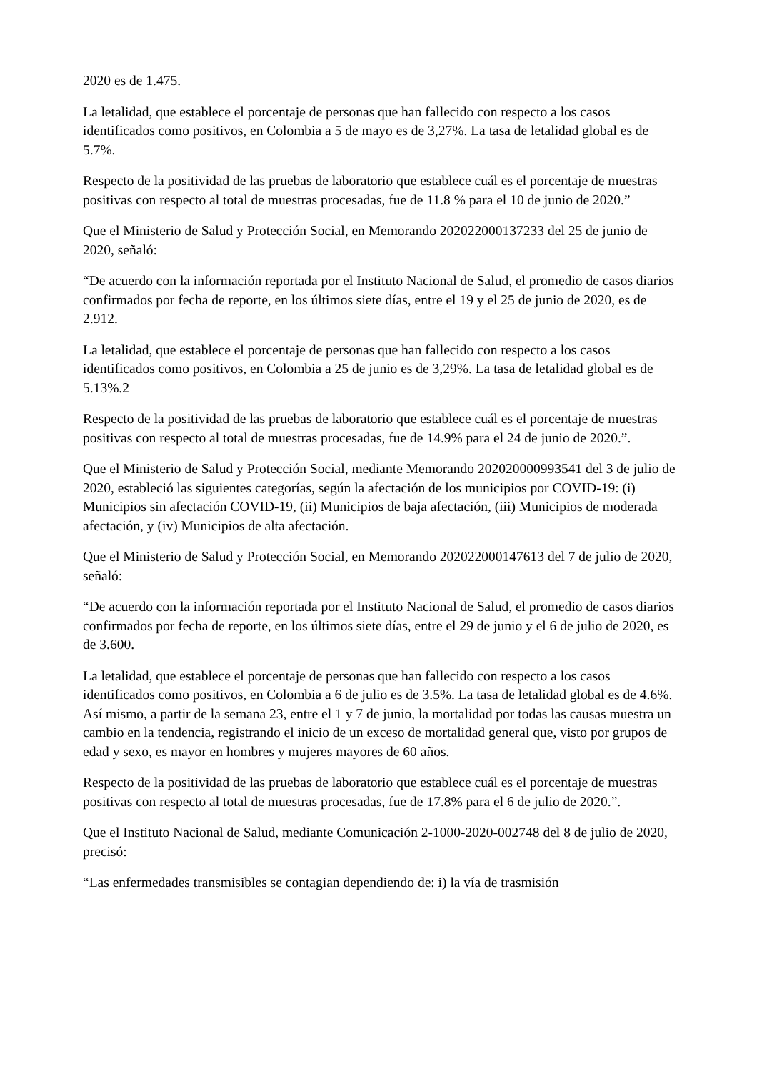2020 es de 1.475.
La letalidad, que establece el porcentaje de personas que han fallecido con respecto a los casos identificados como positivos, en Colombia a 5 de mayo es de 3,27%. La tasa de letalidad global es de 5.7%.
Respecto de la positividad de las pruebas de laboratorio que establece cuál es el porcentaje de muestras positivas con respecto al total de muestras procesadas, fue de 11.8 % para el 10 de junio de 2020.”
Que el Ministerio de Salud y Protección Social, en Memorando 202022000137233 del 25 de junio de 2020, señaló:
“De acuerdo con la información reportada por el Instituto Nacional de Salud, el promedio de casos diarios confirmados por fecha de reporte, en los últimos siete días, entre el 19 y el 25 de junio de 2020, es de 2.912.
La letalidad, que establece el porcentaje de personas que han fallecido con respecto a los casos identificados como positivos, en Colombia a 25 de junio es de 3,29%. La tasa de letalidad global es de 5.13%.2
Respecto de la positividad de las pruebas de laboratorio que establece cuál es el porcentaje de muestras positivas con respecto al total de muestras procesadas, fue de 14.9% para el 24 de junio de 2020.”.
Que el Ministerio de Salud y Protección Social, mediante Memorando 202020000993541 del 3 de julio de 2020, estableció las siguientes categorías, según la afectación de los municipios por COVID-19: (i) Municipios sin afectación COVID-19, (ii) Municipios de baja afectación, (iii) Municipios de moderada afectación, y (iv) Municipios de alta afectación.
Que el Ministerio de Salud y Protección Social, en Memorando 202022000147613 del 7 de julio de 2020, señaló:
“De acuerdo con la información reportada por el Instituto Nacional de Salud, el promedio de casos diarios confirmados por fecha de reporte, en los últimos siete días, entre el 29 de junio y el 6 de julio de 2020, es de 3.600.
La letalidad, que establece el porcentaje de personas que han fallecido con respecto a los casos identificados como positivos, en Colombia a 6 de julio es de 3.5%. La tasa de letalidad global es de 4.6%. Así mismo, a partir de la semana 23, entre el 1 y 7 de junio, la mortalidad por todas las causas muestra un cambio en la tendencia, registrando el inicio de un exceso de mortalidad general que, visto por grupos de edad y sexo, es mayor en hombres y mujeres mayores de 60 años.
Respecto de la positividad de las pruebas de laboratorio que establece cuál es el porcentaje de muestras positivas con respecto al total de muestras procesadas, fue de 17.8% para el 6 de julio de 2020.”.
Que el Instituto Nacional de Salud, mediante Comunicación 2-1000-2020-002748 del 8 de julio de 2020, precisó:
“Las enfermedades transmisibles se contagian dependiendo de: i) la vía de trasmisión